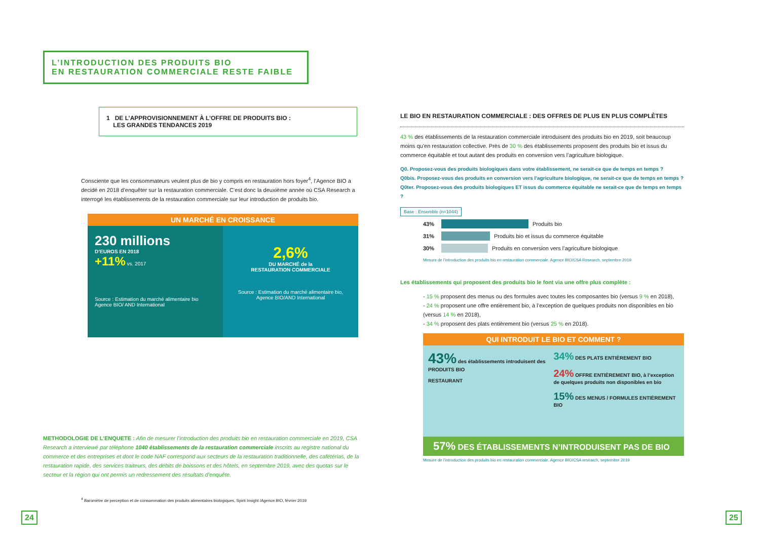L’INTRODUCTION DES PRODUITS BIO
EN RESTAURATION COMMERCIALE RESTE FAIBLE
1 DE L’APPROVISIONNEMENT À L’OFFRE DE PRODUITS BIO :
LES GRANDES TENDANCES 2019
Consciente que les consommateurs veulent plus de bio y compris en restauration hors foyer<sup>4</sup>, l’Agence BIO a decidé en 2018 d’enquêter sur la restauration commerciale. C’est donc la deuxième année où CSA Research a interrogé les établissements de la restauration commerciale sur leur introduction de produits bio.
UN MARCHÉ EN CROISSANCE
230 millions
D’EUROS EN 2018
+11% vs. 2017
Source : Estimation du marché alimentaire bio Agence BIO/ AND International
2,6%
DU MARCHÉ de la
RESTAURATION COMMERCIALE
Source : Estimation du marché alimentaire bio, Agence BIO/AND International
METHODOLOGIE DE L’ENQUETE : Afin de mesurer l’introduction des produits bio en restauration commerciale en 2019, CSA Research a interviewé par téléphone 1040 établissements de la restauration commerciale inscrits au registre national du commerce et des entreprises et dont le code NAF correspond aux secteurs de la restauration traditionnelle, des cafétérias, de la restauration rapide, des services traiteurs, des débits de boissons et des hôtels, en septembre 2019, avec des quotas sur le secteur et la région qui ont permis un redressement des résultats d’enquête.
<sup>4</sup> Baromètre de perception et de consommation des produits alimentaires biologiques, Spirit Insight /Agence BIO, février 2019
LE BIO EN RESTAURATION COMMERCIALE : DES OFFRES DE PLUS EN PLUS COMPLÈTES
43 % des établissements de la restauration commerciale introduisent des produits bio en 2019, soit beaucoup moins qu’en restauration collective. Près de 30 % des établissements proposent des produits bio et issus du commerce équitable et tout autant des produits en conversion vers l’agriculture biologique.
Q0. Proposez-vous des produits biologiques dans votre établissement, ne serait-ce que de temps en temps ?
Q0bis. Proposez-vous des produits en conversion vers l’agriculture biologique, ne serait-ce que de temps en temps ?
Q0ter. Proposez-vous des produits biologiques ET issus du commerce équitable ne serait-ce que de temps en temps ?
Base : Ensemble (n=1044)
43% Produits bio
31% Produits bio et issus du commerce équitable
30% Produits en conversion vers l’agriculture biologique
Mesure de l’introduction des produits bio en restauration commerciale. Agence BIO/CSA Research, septembre 2019
Les établissements qui proposent des produits bio le font via une offre plus complète :
- 15 % proposent des menus ou des formules avec toutes les composantes bio (versus 9 % en 2018),
- 24 % proposent une offre entièrement bio, à l’exception de quelques produits non disponibles en bio (versus 14 % en 2018),
- 34 % proposent des plats entièrement bio (versus 25 % en 2018).
QUI INTRODUIT LE BIO ET COMMENT ?
43% des établissements introduisent des PRODUITS BIO
RESTAURANT
34% DES PLATS ENTIÈREMENT BIO
24% OFFRE ENTIÈREMENT BIO, à l’exception de quelques produits non disponibles en bio
15% DES MENUS / FORMULES ENTIÈREMENT BIO
57% DES ÉTABLISSEMENTS N’INTRODUISENT PAS DE BIO
Mesure de l’introduction des produits bio en restauration commerciale. Agence BIO/CSA research, septembre 2019
24 25